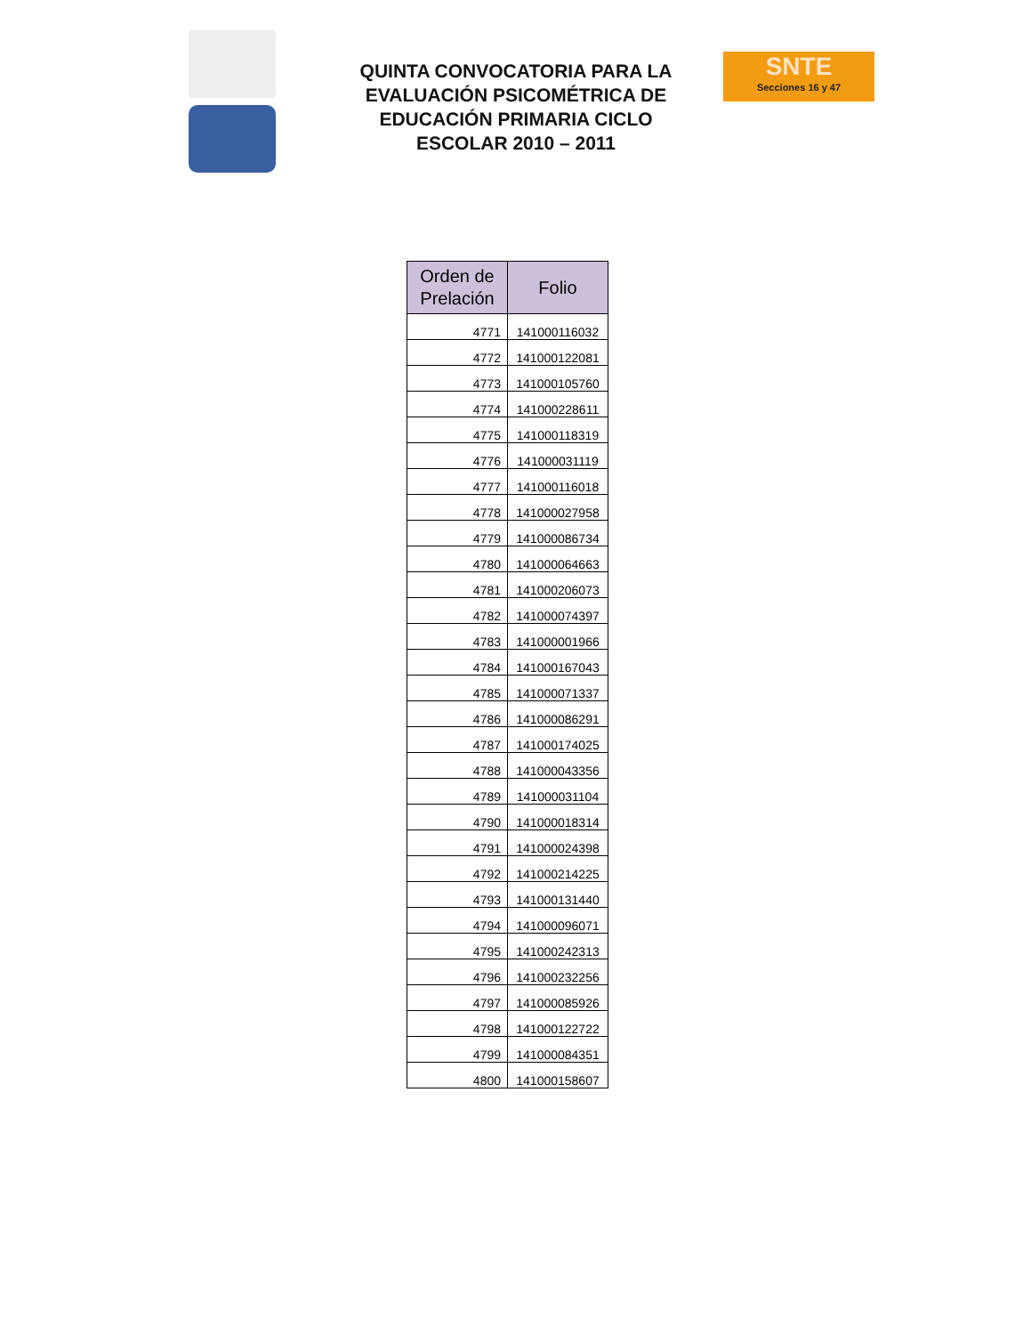QUINTA CONVOCATORIA PARA LA EVALUACIÓN PSICOMÉTRICA DE EDUCACIÓN PRIMARIA CICLO ESCOLAR 2010 – 2011
SNTE
Secciones 16 y 47
| Orden de Prelación | Folio |
| --- | --- |
| 4771 | 141000116032 |
| 4772 | 141000122081 |
| 4773 | 141000105760 |
| 4774 | 141000228611 |
| 4775 | 141000118319 |
| 4776 | 141000031119 |
| 4777 | 141000116018 |
| 4778 | 141000027958 |
| 4779 | 141000086734 |
| 4780 | 141000064663 |
| 4781 | 141000206073 |
| 4782 | 141000074397 |
| 4783 | 141000001966 |
| 4784 | 141000167043 |
| 4785 | 141000071337 |
| 4786 | 141000086291 |
| 4787 | 141000174025 |
| 4788 | 141000043356 |
| 4789 | 141000031104 |
| 4790 | 141000018314 |
| 4791 | 141000024398 |
| 4792 | 141000214225 |
| 4793 | 141000131440 |
| 4794 | 141000096071 |
| 4795 | 141000242313 |
| 4796 | 141000232256 |
| 4797 | 141000085926 |
| 4798 | 141000122722 |
| 4799 | 141000084351 |
| 4800 | 141000158607 |